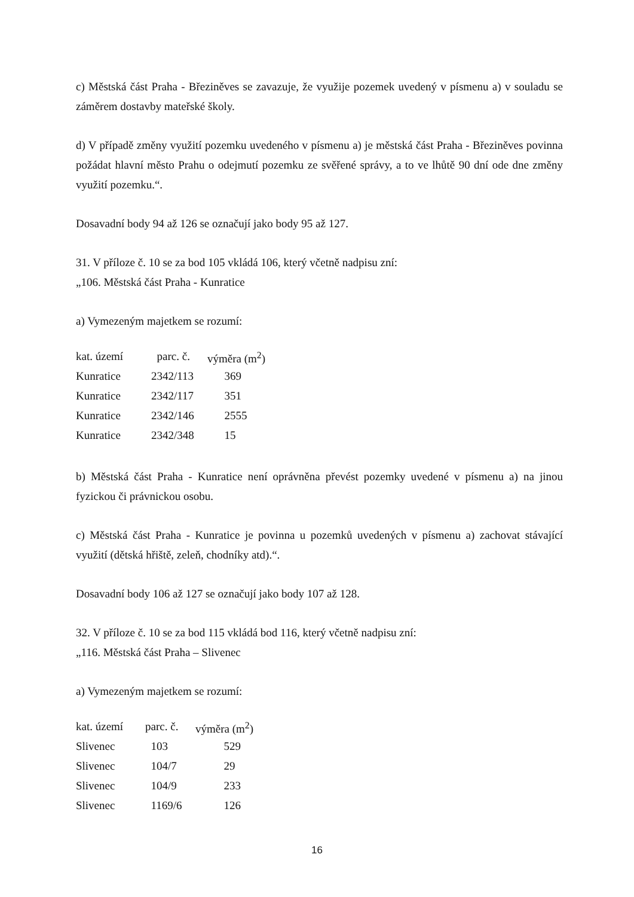c) Městská část Praha - Březiněves se zavazuje, že využije pozemek uvedený v písmenu a) v souladu se záměrem dostavby mateřské školy.
d) V případě změny využití pozemku uvedeného v písmenu a) je městská část Praha - Březiněves povinna požádat hlavní město Prahu o odejmutí pozemku ze svěřené správy, a to ve lhůtě 90 dní ode dne změny využití pozemku.“.
Dosavadní body 94 až 126 se označují jako body 95 až 127.
31. V příloze č. 10 se za bod 105 vkládá 106, který včetně nadpisu zní:
„106. Městská část Praha - Kunratice
a) Vymezeným majetkem se rozumí:
| kat. území | parc. č. | výměra (m<sup>2</sup>) |
| Kunratice | 2342/113 | 369 |
| Kunratice | 2342/117 | 351 |
| Kunratice | 2342/146 | 2555 |
| Kunratice | 2342/348 | 15 |
b) Městská část Praha - Kunratice není oprávněna převést pozemky uvedené v písmenu a) na jinou fyzickou či právnickou osobu.
c) Městská část Praha - Kunratice je povinna u pozemků uvedených v písmenu a) zachovat stávající využití (dětská hřiště, zeleň, chodníky atd).“.
Dosavadní body 106 až 127 se označují jako body 107 až 128.
32. V příloze č. 10 se za bod 115 vkládá bod 116, který včetně nadpisu zní:
„116. Městská část Praha – Slivenec
a) Vymezeným majetkem se rozumí:
| kat. území | parc. č. | výměra (m<sup>2</sup>) |
| Slivenec | 103 | 529 |
| Slivenec | 104/7 | 29 |
| Slivenec | 104/9 | 233 |
| Slivenec | 1169/6 | 126 |
16